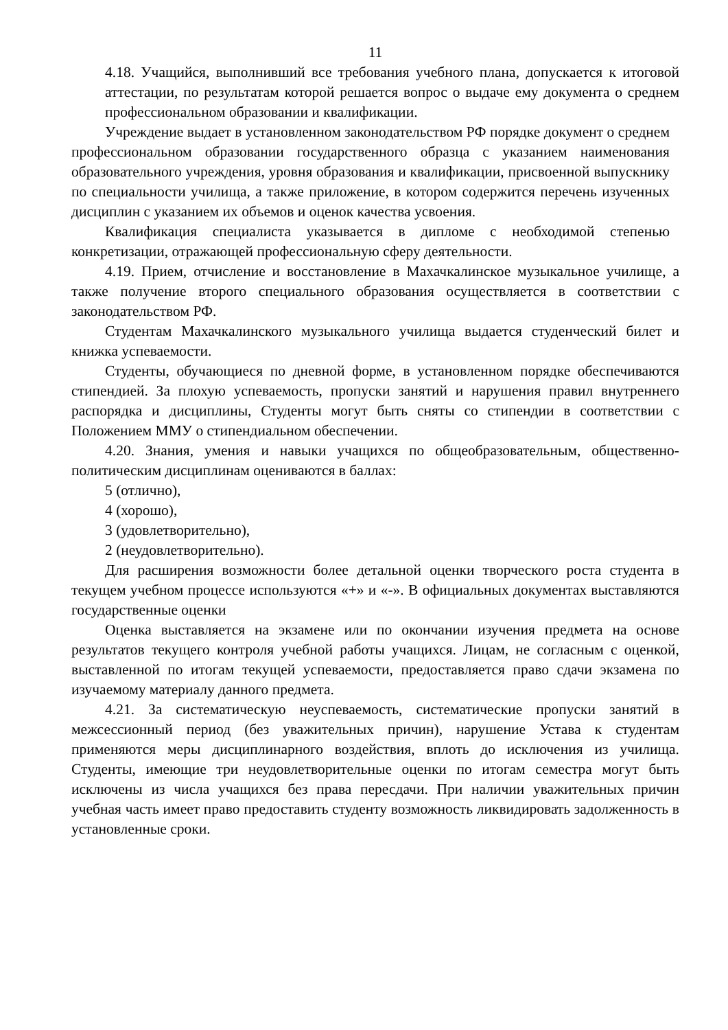11
4.18. Учащийся, выполнивший все требования учебного плана, допускается к итоговой аттестации, по результатам которой решается вопрос о выдаче ему документа о среднем профессиональном образовании и квалификации.
Учреждение выдает в установленном законодательством РФ порядке документ о среднем профессиональном образовании государственного образца с указанием наименования образовательного учреждения, уровня образования и квалификации, присвоенной выпускнику по специальности училища, а также приложение, в котором содержится перечень изученных дисциплин с указанием их объемов и оценок качества усвоения.
Квалификация специалиста указывается в дипломе с необходимой степенью конкретизации, отражающей профессиональную сферу деятельности.
4.19. Прием, отчисление и восстановление в Махачкалинское музыкальное училище, а также получение второго специального образования осуществляется в соответствии с законодательством РФ.
Студентам Махачкалинского музыкального училища выдается студенческий билет и книжка успеваемости.
Студенты, обучающиеся по дневной форме, в установленном порядке обеспечиваются стипендией. За плохую успеваемость, пропуски занятий и нарушения правил внутреннего распорядка и дисциплины, Студенты могут быть сняты со стипендии в соответствии с Положением ММУ о стипендиальном обеспечении.
4.20. Знания, умения и навыки учащихся по общеобразовательным, общественно-политическим дисциплинам оцениваются в баллах:
5 (отлично),
4 (хорошо),
3 (удовлетворительно),
2 (неудовлетворительно).
Для расширения возможности более детальной оценки творческого роста студента в текущем учебном процессе используются «+» и «-». В официальных документах выставляются государственные оценки
Оценка выставляется на экзамене или по окончании изучения предмета на основе результатов текущего контроля учебной работы учащихся. Лицам, не согласным с оценкой, выставленной по итогам текущей успеваемости, предоставляется право сдачи экзамена по изучаемому материалу данного предмета.
4.21. За систематическую неуспеваемость, систематические пропуски занятий в межсессионный период (без уважительных причин), нарушение Устава к студентам применяются меры дисциплинарного воздействия, вплоть до исключения из училища. Студенты, имеющие три неудовлетворительные оценки по итогам семестра могут быть исключены из числа учащихся без права пересдачи. При наличии уважительных причин учебная часть имеет право предоставить студенту возможность ликвидировать задолженность в установленные сроки.